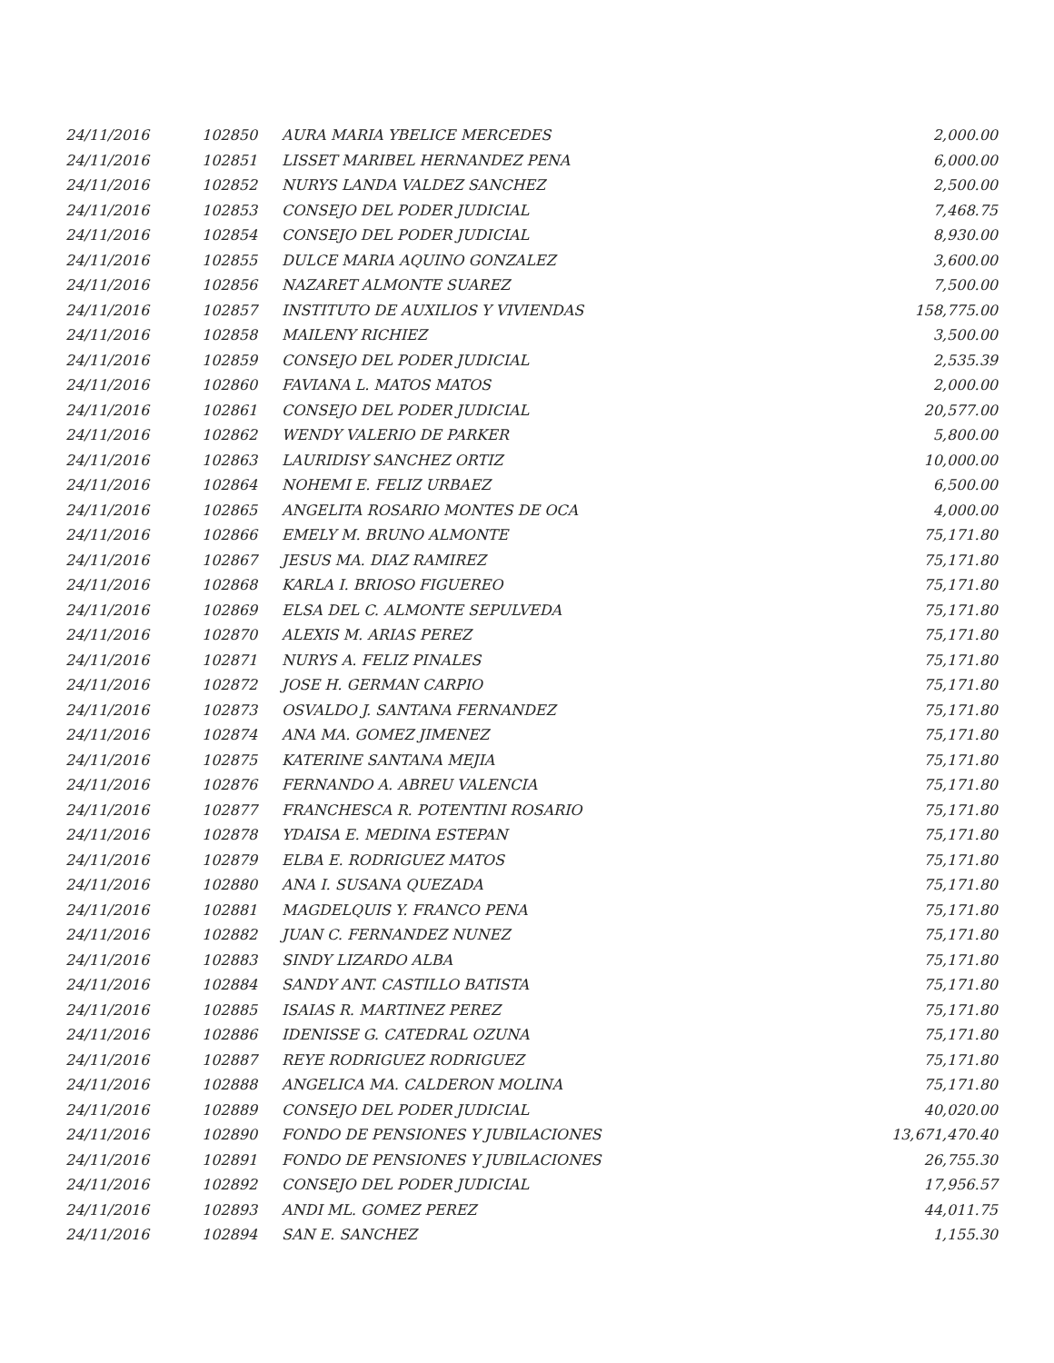| 24/11/2016 | 102850 | AURA MARIA YBELICE MERCEDES | 2,000.00 |
| 24/11/2016 | 102851 | LISSET MARIBEL HERNANDEZ PENA | 6,000.00 |
| 24/11/2016 | 102852 | NURYS LANDA VALDEZ SANCHEZ | 2,500.00 |
| 24/11/2016 | 102853 | CONSEJO DEL PODER JUDICIAL | 7,468.75 |
| 24/11/2016 | 102854 | CONSEJO DEL PODER JUDICIAL | 8,930.00 |
| 24/11/2016 | 102855 | DULCE MARIA AQUINO GONZALEZ | 3,600.00 |
| 24/11/2016 | 102856 | NAZARET ALMONTE SUAREZ | 7,500.00 |
| 24/11/2016 | 102857 | INSTITUTO DE AUXILIOS Y VIVIENDAS | 158,775.00 |
| 24/11/2016 | 102858 | MAILENY RICHIEZ | 3,500.00 |
| 24/11/2016 | 102859 | CONSEJO DEL PODER JUDICIAL | 2,535.39 |
| 24/11/2016 | 102860 | FAVIANA L. MATOS MATOS | 2,000.00 |
| 24/11/2016 | 102861 | CONSEJO DEL PODER JUDICIAL | 20,577.00 |
| 24/11/2016 | 102862 | WENDY VALERIO DE PARKER | 5,800.00 |
| 24/11/2016 | 102863 | LAURIDISY SANCHEZ ORTIZ | 10,000.00 |
| 24/11/2016 | 102864 | NOHEMI E. FELIZ URBAEZ | 6,500.00 |
| 24/11/2016 | 102865 | ANGELITA ROSARIO MONTES DE OCA | 4,000.00 |
| 24/11/2016 | 102866 | EMELY M. BRUNO ALMONTE | 75,171.80 |
| 24/11/2016 | 102867 | JESUS MA. DIAZ RAMIREZ | 75,171.80 |
| 24/11/2016 | 102868 | KARLA I. BRIOSO FIGUEREO | 75,171.80 |
| 24/11/2016 | 102869 | ELSA DEL C. ALMONTE SEPULVEDA | 75,171.80 |
| 24/11/2016 | 102870 | ALEXIS M. ARIAS PEREZ | 75,171.80 |
| 24/11/2016 | 102871 | NURYS A. FELIZ PINALES | 75,171.80 |
| 24/11/2016 | 102872 | JOSE H. GERMAN CARPIO | 75,171.80 |
| 24/11/2016 | 102873 | OSVALDO J. SANTANA FERNANDEZ | 75,171.80 |
| 24/11/2016 | 102874 | ANA MA. GOMEZ JIMENEZ | 75,171.80 |
| 24/11/2016 | 102875 | KATERINE SANTANA MEJIA | 75,171.80 |
| 24/11/2016 | 102876 | FERNANDO A. ABREU VALENCIA | 75,171.80 |
| 24/11/2016 | 102877 | FRANCHESCA R. POTENTINI ROSARIO | 75,171.80 |
| 24/11/2016 | 102878 | YDAISA E. MEDINA ESTEPAN | 75,171.80 |
| 24/11/2016 | 102879 | ELBA E. RODRIGUEZ MATOS | 75,171.80 |
| 24/11/2016 | 102880 | ANA I. SUSANA QUEZADA | 75,171.80 |
| 24/11/2016 | 102881 | MAGDELQUIS Y. FRANCO PENA | 75,171.80 |
| 24/11/2016 | 102882 | JUAN C. FERNANDEZ NUNEZ | 75,171.80 |
| 24/11/2016 | 102883 | SINDY LIZARDO ALBA | 75,171.80 |
| 24/11/2016 | 102884 | SANDY ANT. CASTILLO BATISTA | 75,171.80 |
| 24/11/2016 | 102885 | ISAIAS R. MARTINEZ PEREZ | 75,171.80 |
| 24/11/2016 | 102886 | IDENISSE G. CATEDRAL OZUNA | 75,171.80 |
| 24/11/2016 | 102887 | REYE RODRIGUEZ RODRIGUEZ | 75,171.80 |
| 24/11/2016 | 102888 | ANGELICA MA. CALDERON MOLINA | 75,171.80 |
| 24/11/2016 | 102889 | CONSEJO DEL PODER JUDICIAL | 40,020.00 |
| 24/11/2016 | 102890 | FONDO DE PENSIONES Y JUBILACIONES | 13,671,470.40 |
| 24/11/2016 | 102891 | FONDO DE PENSIONES Y JUBILACIONES | 26,755.30 |
| 24/11/2016 | 102892 | CONSEJO DEL PODER JUDICIAL | 17,956.57 |
| 24/11/2016 | 102893 | ANDI ML. GOMEZ PEREZ | 44,011.75 |
| 24/11/2016 | 102894 | SAN E. SANCHEZ | 1,155.30 |